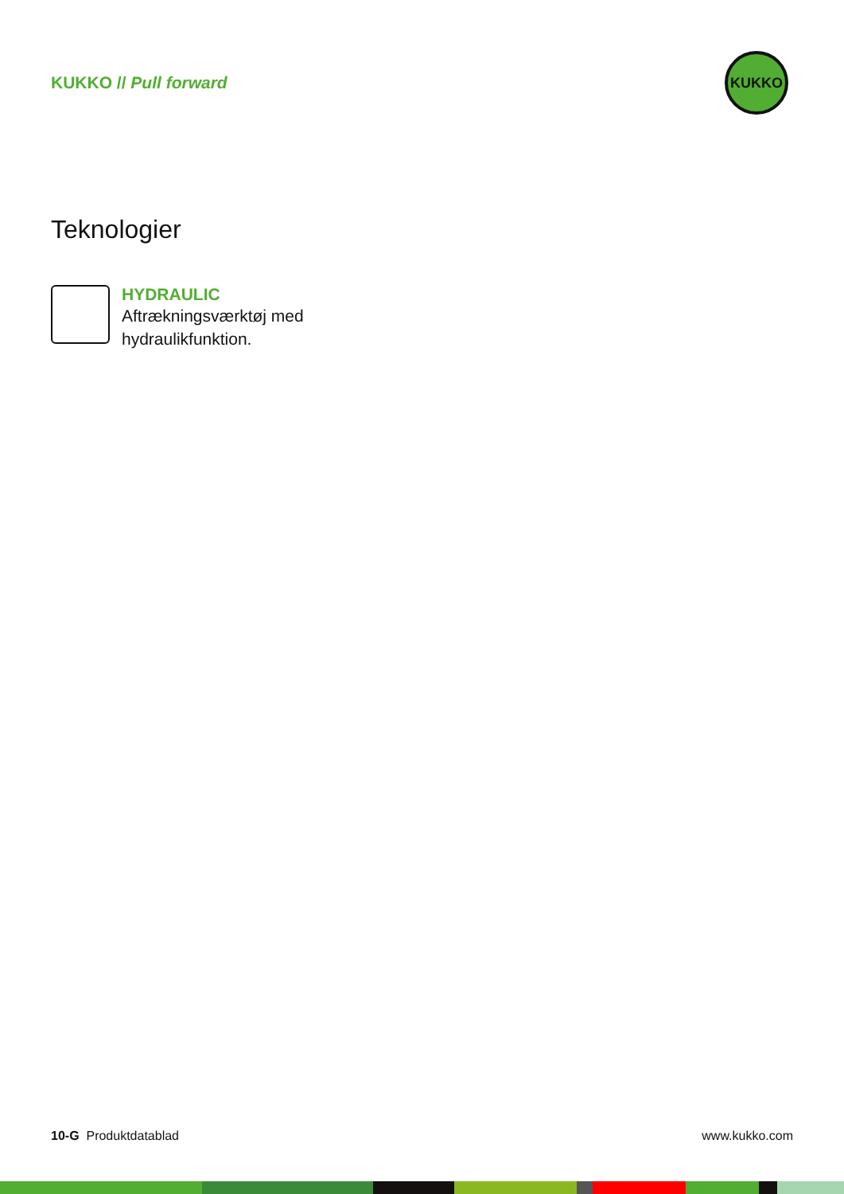KUKKO // Pull forward
KUKKO
Teknologier
HYDRAULIC
Aftrækningsværktøj med
hydraulikfunktion.
10-G Produktdatablad www.kukko.com